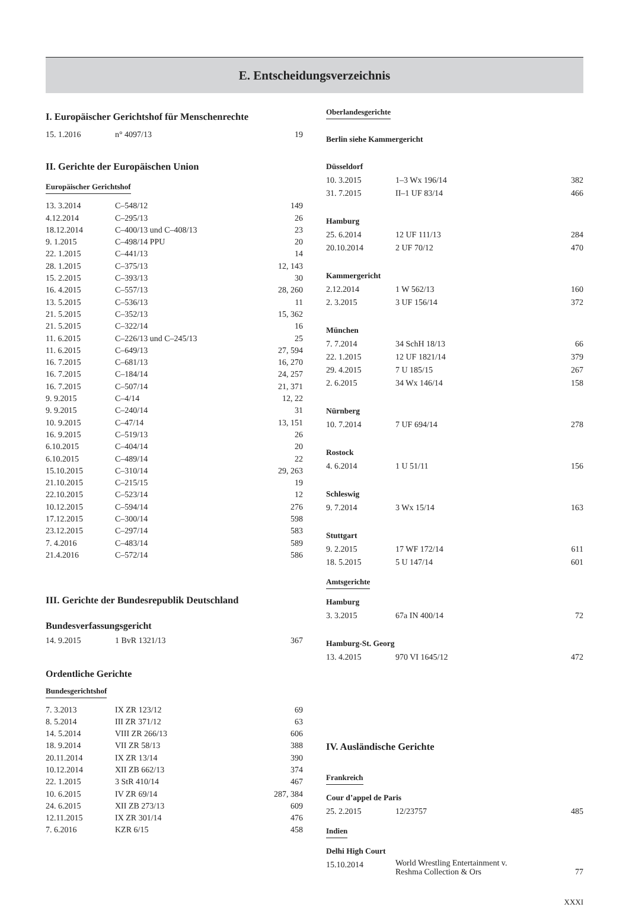E. Entscheidungsverzeichnis
I. Europäischer Gerichtshof für Menschenrechte
| 15. 1.2016 | n° 4097/13 | 19 |
II. Gerichte der Europäischen Union
Europäischer Gerichtshof
| 13. 3.2014 | C–548/12 | 149 |
| 4.12.2014 | C–295/13 | 26 |
| 18.12.2014 | C–400/13 und C–408/13 | 23 |
| 9. 1.2015 | C–498/14 PPU | 20 |
| 22. 1.2015 | C–441/13 | 14 |
| 28. 1.2015 | C–375/13 | 12, 143 |
| 15. 2.2015 | C–393/13 | 30 |
| 16. 4.2015 | C–557/13 | 28, 260 |
| 13. 5.2015 | C–536/13 | 11 |
| 21. 5.2015 | C–352/13 | 15, 362 |
| 21. 5.2015 | C–322/14 | 16 |
| 11. 6.2015 | C–226/13 und C–245/13 | 25 |
| 11. 6.2015 | C–649/13 | 27, 594 |
| 16. 7.2015 | C–681/13 | 16, 270 |
| 16. 7.2015 | C–184/14 | 24, 257 |
| 16. 7.2015 | C–507/14 | 21, 371 |
| 9. 9.2015 | C–4/14 | 12, 22 |
| 9. 9.2015 | C–240/14 | 31 |
| 10. 9.2015 | C–47/14 | 13, 151 |
| 16. 9.2015 | C–519/13 | 26 |
| 6.10.2015 | C–404/14 | 20 |
| 6.10.2015 | C–489/14 | 22 |
| 15.10.2015 | C–310/14 | 29, 263 |
| 21.10.2015 | C–215/15 | 19 |
| 22.10.2015 | C–523/14 | 12 |
| 10.12.2015 | C–594/14 | 276 |
| 17.12.2015 | C–300/14 | 598 |
| 23.12.2015 | C–297/14 | 583 |
| 7. 4.2016 | C–483/14 | 589 |
| 21.4.2016 | C–572/14 | 586 |
III. Gerichte der Bundesrepublik Deutschland
Bundesverfassungsgericht
| 14. 9.2015 | 1 BvR 1321/13 | 367 |
Ordentliche Gerichte
Bundesgerichtshof
| 7. 3.2013 | IX ZR 123/12 | 69 |
| 8. 5.2014 | III ZR 371/12 | 63 |
| 14. 5.2014 | VIII ZR 266/13 | 606 |
| 18. 9.2014 | VII ZR 58/13 | 388 |
| 20.11.2014 | IX ZR 13/14 | 390 |
| 10.12.2014 | XII ZB 662/13 | 374 |
| 22. 1.2015 | 3 StR 410/14 | 467 |
| 10. 6.2015 | IV ZR 69/14 | 287, 384 |
| 24. 6.2015 | XII ZB 273/13 | 609 |
| 12.11.2015 | IX ZR 301/14 | 476 |
| 7. 6.2016 | KZR 6/15 | 458 |
Oberlandesgerichte
Berlin siehe Kammergericht
Düsseldorf
| 10. 3.2015 | 1–3 Wx 196/14 | 382 |
| 31. 7.2015 | II–1 UF 83/14 | 466 |
Hamburg
| 25. 6.2014 | 12 UF 111/13 | 284 |
| 20.10.2014 | 2 UF 70/12 | 470 |
Kammergericht
| 2.12.2014 | 1 W 562/13 | 160 |
| 2. 3.2015 | 3 UF 156/14 | 372 |
München
| 7. 7.2014 | 34 SchH 18/13 | 66 |
| 22. 1.2015 | 12 UF 1821/14 | 379 |
| 29. 4.2015 | 7 U 185/15 | 267 |
| 2. 6.2015 | 34 Wx 146/14 | 158 |
Nürnberg
| 10. 7.2014 | 7 UF 694/14 | 278 |
Rostock
| 4. 6.2014 | 1 U 51/11 | 156 |
Schleswig
| 9. 7.2014 | 3 Wx 15/14 | 163 |
Stuttgart
| 9. 2.2015 | 17 WF 172/14 | 611 |
| 18. 5.2015 | 5 U 147/14 | 601 |
Amtsgerichte
Hamburg
| 3. 3.2015 | 67a IN 400/14 | 72 |
Hamburg-St. Georg
| 13. 4.2015 | 970 VI 1645/12 | 472 |
IV. Ausländische Gerichte
Frankreich
Cour d’appel de Paris
| 25. 2.2015 | 12/23757 | 485 |
Indien
Delhi High Court
| 15.10.2014 | World Wrestling Entertainment v. Reshma Collection & Ors | 77 |
XXXI